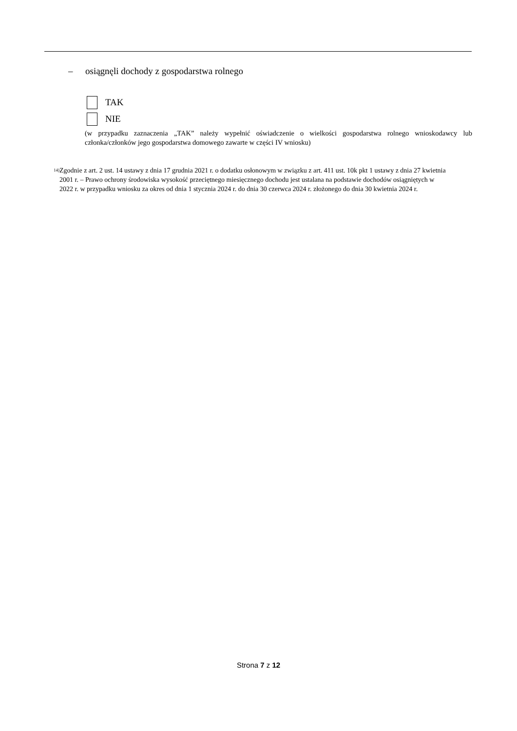– osiągnęli dochody z gospodarstwa rolnego
TAK
NIE
(w przypadku zaznaczenia „TAK” należy wypełnić oświadczenie o wielkości gospodarstwa rolnego wnioskodawcy lub członka/członków jego gospodarstwa domowego zawarte w części IV wniosku)
<sup>14)</sup>
Zgodnie z art. 2 ust. 14 ustawy z dnia 17 grudnia 2021 r. o dodatku osłonowym w związku z art. 411 ust. 10k pkt 1 ustawy z dnia 27 kwietnia 2001 r. – Prawo ochrony środowiska wysokość przeciętnego miesięcznego dochodu jest ustalana na podstawie dochodów osiągniętych w 2022 r. w przypadku wniosku za okres od dnia 1 stycznia 2024 r. do dnia 30 czerwca 2024 r. złożonego do dnia 30 kwietnia 2024 r.
Strona 7 z 12